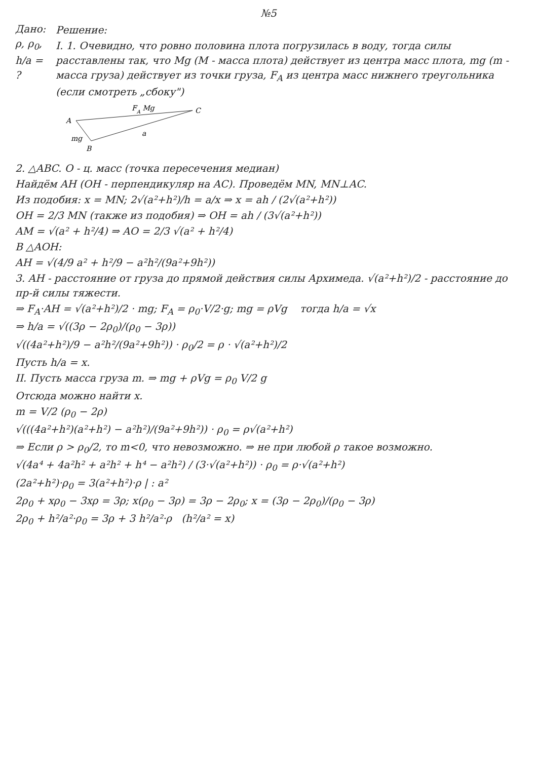№5
Дано:
ρ, ρ<sub>0</sub>,
h/a = ?
Решение:
I. 1. Очевидно, что ровно половина плота погрузилась в воду, тогда силы расставлены так, что Mg (M - масса плота) действует из центра масс плота, mg (m - масса груза) действует из точки груза, F<sub>A</sub> из центра масс нижнего треугольника (если смотреть „сбоку")
A
B
C
FA Mg
a
mg
2. △ABC. O - ц. масс (точка пересечения медиан)
Найдём AH (OH - перпендикуляр на AC). Проведём MN, MN⊥AC.
Из подобия: x = MN; 2√(a²+h²)/h = a/x ⇒ x = ah / (2√(a²+h²))
OH = 2/3 MN (также из подобия) ⇒ OH = ah / (3√(a²+h²))
AM = √(a² + h²/4) ⇒ AO = 2/3 √(a² + h²/4)
В △AOH:
AH = √(4/9 a² + h²/9 − a²h²/(9a²+9h²))
3. AH - расстояние от груза до прямой действия силы Архимеда. √(a²+h²)/2 - расстояние до пр-й силы тяжести.
⇒ F<sub>A</sub>·AH = √(a²+h²)/2 · mg; F<sub>A</sub> = ρ<sub>0</sub>·V/2·g; mg = ρVg тогда h/a = √x
⇒ h/a = √((3ρ − 2ρ<sub>0</sub>)/(ρ<sub>0</sub> − 3ρ))
√((4a²+h²)/9 − a²h²/(9a²+9h²)) · ρ<sub>0</sub>/2 = ρ · √(a²+h²)/2
Пусть h/a = x.
II. Пусть масса груза m. ⇒ mg + ρVg = ρ<sub>0</sub> V/2 g
Отсюда можно найти x.
m = V/2 (ρ<sub>0</sub> − 2ρ)
√(((4a²+h²)(a²+h²) − a²h²)/(9a²+9h²)) · ρ<sub>0</sub> = ρ√(a²+h²)
⇒ Если ρ > ρ<sub>0</sub>/2, то m<0, что невозможно. ⇒ не при любой ρ такое возможно.
√(4a⁴ + 4a²h² + a²h² + h⁴ − a²h²) / (3·√(a²+h²)) · ρ<sub>0</sub> = ρ·√(a²+h²)
(2a²+h²)·ρ<sub>0</sub> = 3(a²+h²)·ρ | : a²
2ρ<sub>0</sub> + xρ<sub>0</sub> − 3xρ = 3ρ; x(ρ<sub>0</sub> − 3ρ) = 3ρ − 2ρ<sub>0</sub>; x = (3ρ − 2ρ<sub>0</sub>)/(ρ<sub>0</sub> − 3ρ)
2ρ<sub>0</sub> + h²/a²·ρ<sub>0</sub> = 3ρ + 3 h²/a²·ρ (h²/a² = x)